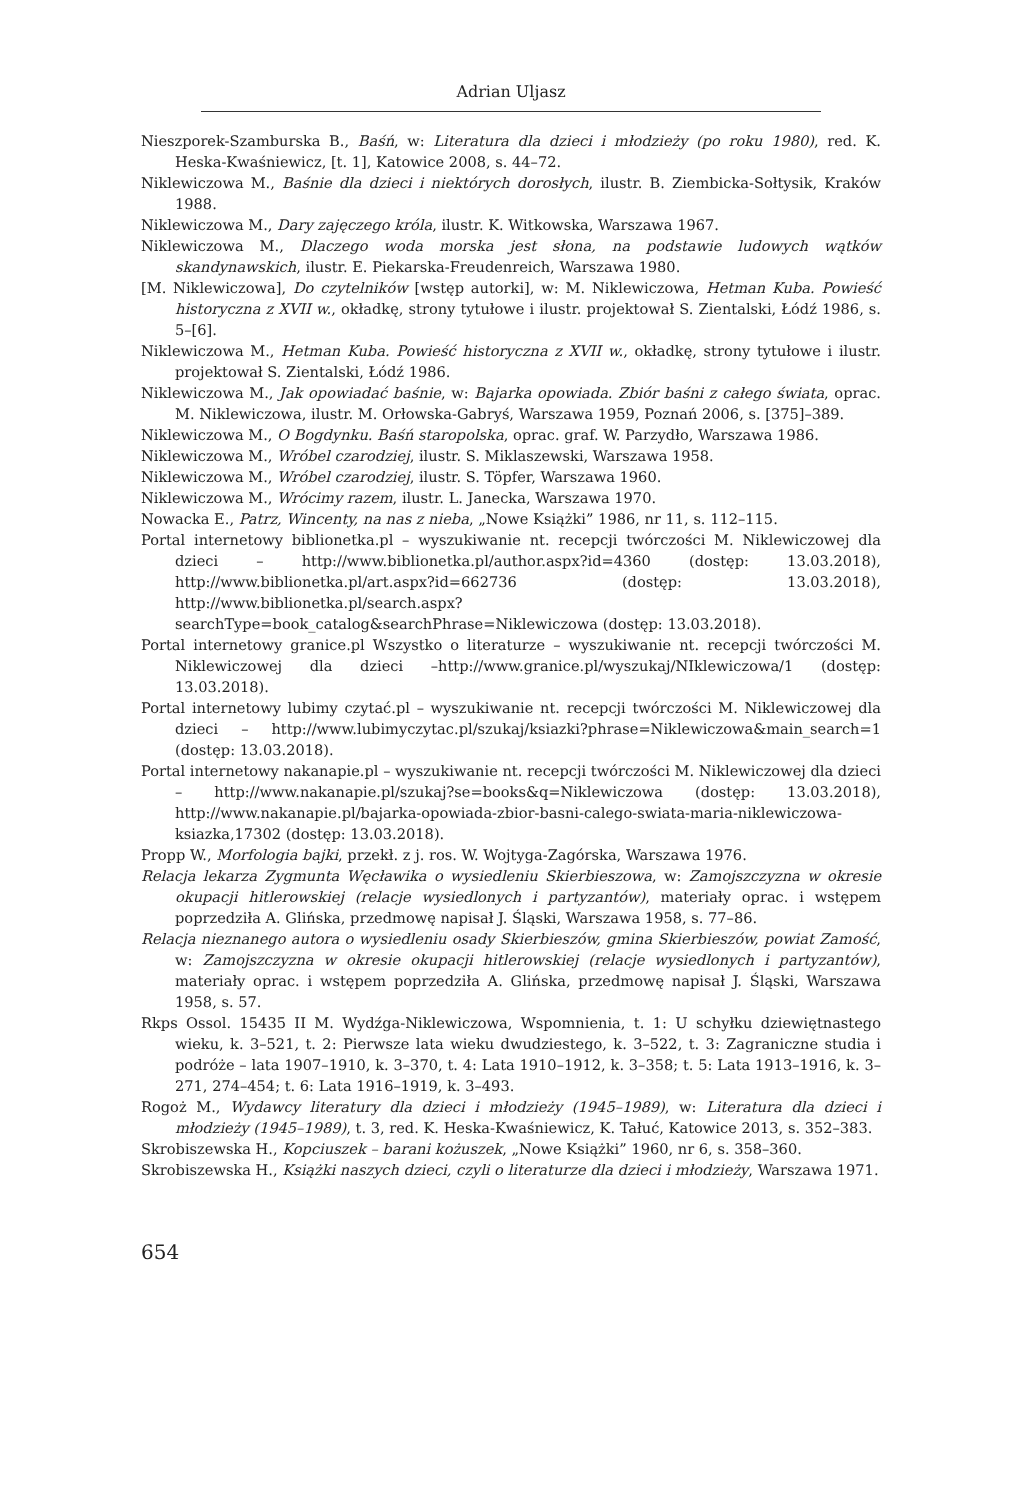Adrian Uljasz
Nieszporek-Szamburska B., Baśń, w: Literatura dla dzieci i młodzieży (po roku 1980), red. K. Heska-Kwaśniewicz, [t. 1], Katowice 2008, s. 44–72.
Niklewiczowa M., Baśnie dla dzieci i niektórych dorosłych, ilustr. B. Ziembicka-Sołtysik, Kraków 1988.
Niklewiczowa M., Dary zajęczego króla, ilustr. K. Witkowska, Warszawa 1967.
Niklewiczowa M., Dlaczego woda morska jest słona, na podstawie ludowych wątków skandynawskich, ilustr. E. Piekarska-Freudenreich, Warszawa 1980.
[M. Niklewiczowa], Do czytelników [wstęp autorki], w: M. Niklewiczowa, Hetman Kuba. Powieść historyczna z XVII w., okładkę, strony tytułowe i ilustr. projektował S. Zientalski, Łódź 1986, s. 5–[6].
Niklewiczowa M., Hetman Kuba. Powieść historyczna z XVII w., okładkę, strony tytułowe i ilustr. projektował S. Zientalski, Łódź 1986.
Niklewiczowa M., Jak opowiadać baśnie, w: Bajarka opowiada. Zbiór baśni z całego świata, oprac. M. Niklewiczowa, ilustr. M. Orłowska-Gabryś, Warszawa 1959, Poznań 2006, s. [375]–389.
Niklewiczowa M., O Bogdynku. Baśń staropolska, oprac. graf. W. Parzydło, Warszawa 1986.
Niklewiczowa M., Wróbel czarodziej, ilustr. S. Miklaszewski, Warszawa 1958.
Niklewiczowa M., Wróbel czarodziej, ilustr. S. Töpfer, Warszawa 1960.
Niklewiczowa M., Wrócimy razem, ilustr. L. Janecka, Warszawa 1970.
Nowacka E., Patrz, Wincenty, na nas z nieba, „Nowe Książki” 1986, nr 11, s. 112–115.
Portal internetowy biblionetka.pl – wyszukiwanie nt. recepcji twórczości M. Niklewiczowej dla dzieci – http://www.biblionetka.pl/author.aspx?id=4360 (dostęp: 13.03.2018), http://www.biblionetka.pl/art.aspx?id=662736 (dostęp: 13.03.2018), http://www.biblionetka.pl/search.aspx?searchType=book_catalog&searchPhrase=Niklewiczowa (dostęp: 13.03.2018).
Portal internetowy granice.pl Wszystko o literaturze – wyszukiwanie nt. recepcji twórczości M. Niklewiczowej dla dzieci –http://www.granice.pl/wyszukaj/NIklewiczowa/1 (dostęp: 13.03.2018).
Portal internetowy lubimy czytać.pl – wyszukiwanie nt. recepcji twórczości M. Niklewiczowej dla dzieci – http://www.lubimyczytac.pl/szukaj/ksiazki?phrase=Niklewiczowa&main_search=1 (dostęp: 13.03.2018).
Portal internetowy nakanapie.pl – wyszukiwanie nt. recepcji twórczości M. Niklewiczowej dla dzieci – http://www.nakanapie.pl/szukaj?se=books&q=Niklewiczowa (dostęp: 13.03.2018), http://www.nakanapie.pl/bajarka-opowiada-zbior-basni-calego-swiata-maria-niklewiczowa-ksiazka,17302 (dostęp: 13.03.2018).
Propp W., Morfologia bajki, przekł. z j. ros. W. Wojtyga-Zagórska, Warszawa 1976.
Relacja lekarza Zygmunta Węcławika o wysiedleniu Skierbieszowa, w: Zamojszczyzna w okresie okupacji hitlerowskiej (relacje wysiedlonych i partyzantów), materiały oprac. i wstępem poprzedziła A. Glińska, przedmowę napisał J. Śląski, Warszawa 1958, s. 77–86.
Relacja nieznanego autora o wysiedleniu osady Skierbieszów, gmina Skierbieszów, powiat Zamość, w: Zamojszczyzna w okresie okupacji hitlerowskiej (relacje wysiedlonych i partyzantów), materiały oprac. i wstępem poprzedziła A. Glińska, przedmowę napisał J. Śląski, Warszawa 1958, s. 57.
Rkps Ossol. 15435 II M. Wydźga-Niklewiczowa, Wspomnienia, t. 1: U schyłku dziewiętnastego wieku, k. 3–521, t. 2: Pierwsze lata wieku dwudziestego, k. 3–522, t. 3: Zagraniczne studia i podróże – lata 1907–1910, k. 3–370, t. 4: Lata 1910–1912, k. 3–358; t. 5: Lata 1913–1916, k. 3–271, 274–454; t. 6: Lata 1916–1919, k. 3–493.
Rogoż M., Wydawcy literatury dla dzieci i młodzieży (1945–1989), w: Literatura dla dzieci i młodzieży (1945–1989), t. 3, red. K. Heska-Kwaśniewicz, K. Tałuć, Katowice 2013, s. 352–383.
Skrobiszewska H., Kopciuszek – barani kożuszek, „Nowe Książki” 1960, nr 6, s. 358–360.
Skrobiszewska H., Książki naszych dzieci, czyli o literaturze dla dzieci i młodzieży, Warszawa 1971.
654